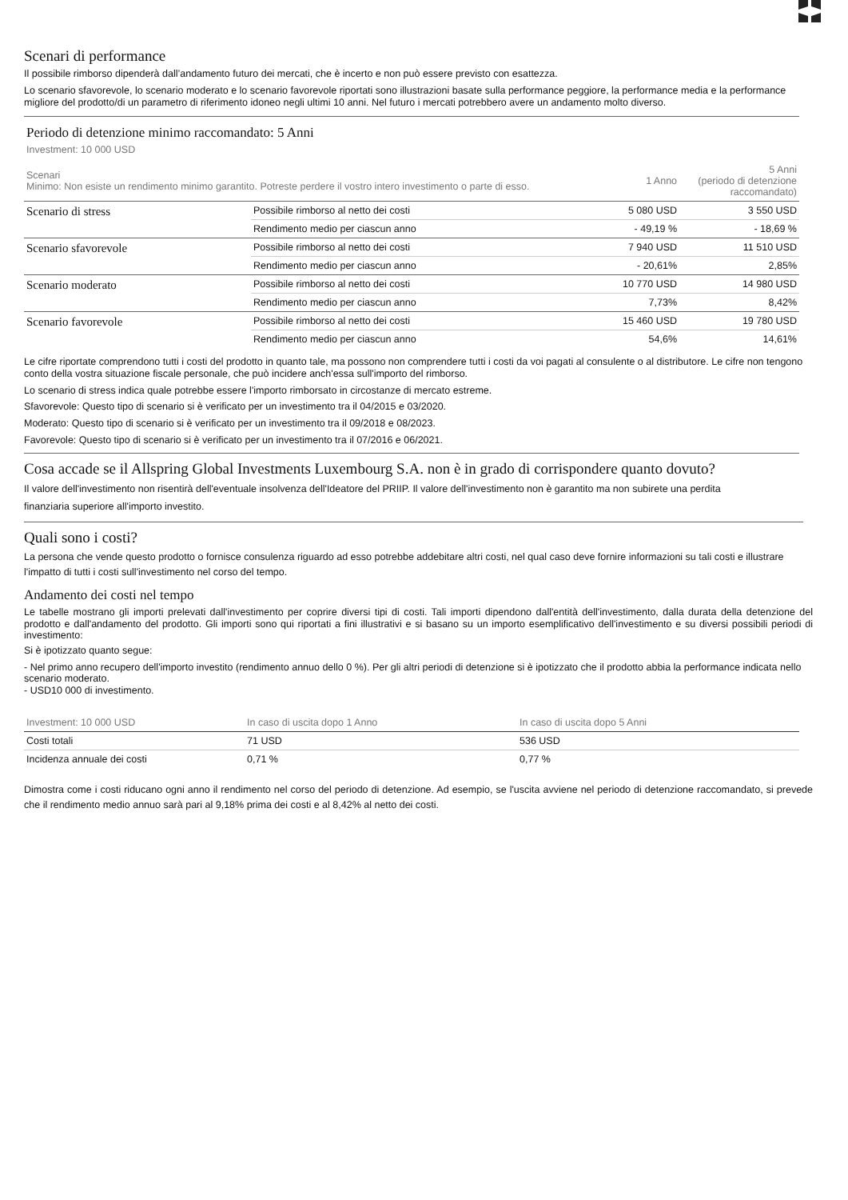Scenari di performance
Il possibile rimborso dipenderà dall’andamento futuro dei mercati, che è incerto e non può essere previsto con esattezza.
Lo scenario sfavorevole, lo scenario moderato e lo scenario favorevole riportati sono illustrazioni basate sulla performance peggiore, la performance media e la performance migliore del prodotto/di un parametro di riferimento idoneo negli ultimi 10 anni. Nel futuro i mercati potrebbero avere un andamento molto diverso.
Periodo di detenzione minimo raccomandato: 5 Anni
Investment: 10 000 USD
| Scenari Minimo: Non esiste un rendimento minimo garantito. Potreste perdere il vostro intero investimento o parte di esso. | | 1 Anno | 5 Anni (periodo di detenzione raccomandato) |
| Scenario di stress | Possibile rimborso al netto dei costi | 5 080 USD | 3 550 USD |
| | Rendimento medio per ciascun anno | - 49,19 % | - 18,69 % |
| Scenario sfavorevole | Possibile rimborso al netto dei costi | 7 940 USD | 11 510 USD |
| | Rendimento medio per ciascun anno | - 20,61% | 2,85% |
| Scenario moderato | Possibile rimborso al netto dei costi | 10 770 USD | 14 980 USD |
| | Rendimento medio per ciascun anno | 7,73% | 8,42% |
| Scenario favorevole | Possibile rimborso al netto dei costi | 15 460 USD | 19 780 USD |
| | Rendimento medio per ciascun anno | 54,6% | 14,61% |
Le cifre riportate comprendono tutti i costi del prodotto in quanto tale, ma possono non comprendere tutti i costi da voi pagati al consulente o al distributore. Le cifre non tengono conto della vostra situazione fiscale personale, che può incidere anch'essa sull'importo del rimborso.
Lo scenario di stress indica quale potrebbe essere l'importo rimborsato in circostanze di mercato estreme.
Sfavorevole: Questo tipo di scenario si è verificato per un investimento tra il 04/2015 e 03/2020.
Moderato: Questo tipo di scenario si è verificato per un investimento tra il 09/2018 e 08/2023.
Favorevole: Questo tipo di scenario si è verificato per un investimento tra il 07/2016 e 06/2021.
Cosa accade se il Allspring Global Investments Luxembourg S.A. non è in grado di corrispondere quanto dovuto?
Il valore dell'investimento non risentirà dell'eventuale insolvenza dell'Ideatore del PRIIP. Il valore dell'investimento non è garantito ma non subirete una perdita finanziaria superiore all'importo investito.
Quali sono i costi?
La persona che vende questo prodotto o fornisce consulenza riguardo ad esso potrebbe addebitare altri costi, nel qual caso deve fornire informazioni su tali costi e illustrare l'impatto di tutti i costi sull'investimento nel corso del tempo.
Andamento dei costi nel tempo
Le tabelle mostrano gli importi prelevati dall'investimento per coprire diversi tipi di costi. Tali importi dipendono dall'entità dell'investimento, dalla durata della detenzione del prodotto e dall'andamento del prodotto. Gli importi sono qui riportati a fini illustrativi e si basano su un importo esemplificativo dell'investimento e su diversi possibili periodi di investimento:
Si è ipotizzato quanto segue:
- Nel primo anno recupero dell'importo investito (rendimento annuo dello 0 %). Per gli altri periodi di detenzione si è ipotizzato che il prodotto abbia la performance indicata nello scenario moderato.
- USD10 000 di investimento.
| Investment: 10 000 USD | In caso di uscita dopo 1 Anno | In caso di uscita dopo 5 Anni |
| --- | --- | --- |
| Costi totali | 71 USD | 536 USD |
| Incidenza annuale dei costi | 0,71 % | 0,77 % |
Dimostra come i costi riducano ogni anno il rendimento nel corso del periodo di detenzione. Ad esempio, se l'uscita avviene nel periodo di detenzione raccomandato, si prevede che il rendimento medio annuo sarà pari al 9,18% prima dei costi e al 8,42% al netto dei costi.